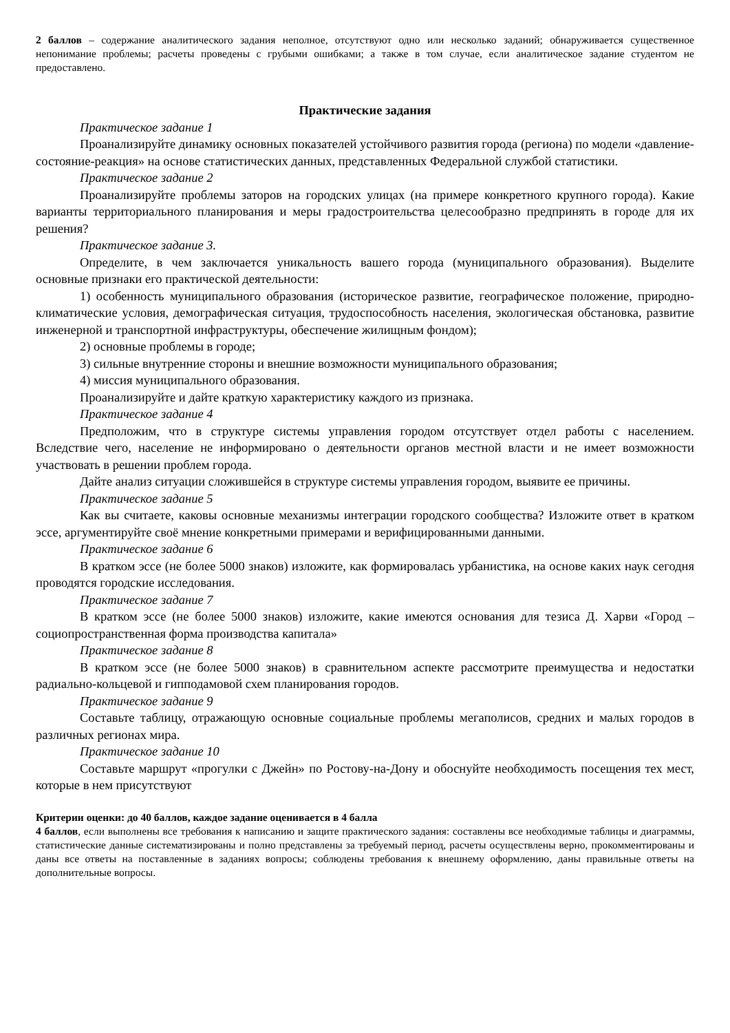2 баллов – содержание аналитического задания неполное, отсутствуют одно или несколько заданий; обнаруживается существенное непонимание проблемы; расчеты проведены с грубыми ошибками; а также в том случае, если аналитическое задание студентом не предоставлено.
Практические задания
Практическое задание 1
Проанализируйте динамику основных показателей устойчивого развития города (региона) по модели «давление-состояние-реакция» на основе статистических данных, представленных Федеральной службой статистики.
Практическое задание 2
Проанализируйте проблемы заторов на городских улицах (на примере конкретного крупного города). Какие варианты территориального планирования и меры градостроительства целесообразно предпринять в городе для их решения?
Практическое задание 3.
Определите, в чем заключается уникальность вашего города (муниципального образования). Выделите основные признаки его практической деятельности:
1) особенность муниципального образования (историческое развитие, географическое положение, природно-климатические условия, демографическая ситуация, трудоспособность населения, экологическая обстановка, развитие инженерной и транспортной инфраструктуры, обеспечение жилищным фондом);
2) основные проблемы в городе;
3) сильные внутренние стороны и внешние возможности муниципального образования;
4) миссия муниципального образования.
Проанализируйте и дайте краткую характеристику каждого из признака.
Практическое задание 4
Предположим, что в структуре системы управления городом отсутствует отдел работы с населением. Вследствие чего, население не информировано о деятельности органов местной власти и не имеет возможности участвовать в решении проблем города.
Дайте анализ ситуации сложившейся в структуре системы управления городом, выявите ее причины.
Практическое задание 5
Как вы считаете, каковы основные механизмы интеграции городского сообщества? Изложите ответ в кратком эссе, аргументируйте своё мнение конкретными примерами и верифицированными данными.
Практическое задание 6
В кратком эссе (не более 5000 знаков) изложите, как формировалась урбанистика, на основе каких наук сегодня проводятся городские исследования.
Практическое задание 7
В кратком эссе (не более 5000 знаков) изложите, какие имеются основания для тезиса Д. Харви «Город – социопространственная форма производства капитала»
Практическое задание 8
В кратком эссе (не более 5000 знаков) в сравнительном аспекте рассмотрите преимущества и недостатки радиально-кольцевой и гипподамовой схем планирования городов.
Практическое задание 9
Составьте таблицу, отражающую основные социальные проблемы мегаполисов, средних и малых городов в различных регионах мира.
Практическое задание 10
Составьте маршрут «прогулки с Джейн» по Ростову-на-Дону и обоснуйте необходимость посещения тех мест, которые в нем присутствуют
Критерии оценки: до 40 баллов, каждое задание оценивается в 4 балла
4 баллов, если выполнены все требования к написанию и защите практического задания: составлены все необходимые таблицы и диаграммы, статистические данные систематизированы и полно представлены за требуемый период, расчеты осуществлены верно, прокомментированы и даны все ответы на поставленные в заданиях вопросы; соблюдены требования к внешнему оформлению, даны правильные ответы на дополнительные вопросы.